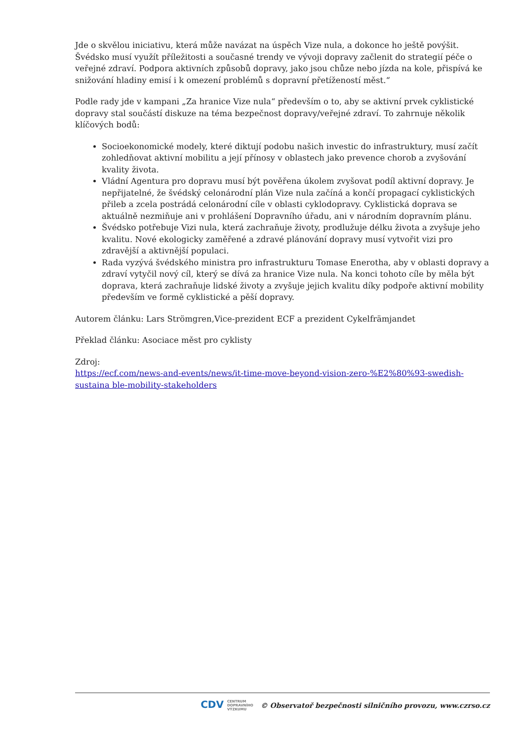Jde o skvělou iniciativu, která může navázat na úspěch Vize nula, a dokonce ho ještě povýšit. Švédsko musí využít příležitosti a současné trendy ve vývoji dopravy začlenit do strategií péče o veřejné zdraví. Podpora aktivních způsobů dopravy, jako jsou chůze nebo jízda na kole, přispívá ke snižování hladiny emisí i k omezení problémů s dopravní přetížeností měst.“
Podle rady jde v kampani „Za hranice Vize nula“ především o to, aby se aktivní prvek cyklistické dopravy stal součástí diskuze na téma bezpečnost dopravy/veřejné zdraví. To zahrnuje několik klíčových bodů:
Socioekonomické modely, které diktují podobu našich investic do infrastruktury, musí začít zohledňovat aktivní mobilitu a její přínosy v oblastech jako prevence chorob a zvyšování kvality života.
Vládní Agentura pro dopravu musí být pověřena úkolem zvyšovat podíl aktivní dopravy. Je nepřijatelné, že švédský celonárodní plán Vize nula začíná a končí propagací cyklistických přileb a zcela postrádá celonárodní cíle v oblasti cyklodopravy. Cyklistická doprava se aktuálně nezmiňuje ani v prohlášení Dopravního úřadu, ani v národním dopravním plánu.
Švédsko potřebuje Vizi nula, která zachraňuje životy, prodlužuje délku života a zvyšuje jeho kvalitu. Nové ekologicky zaměřené a zdravé plánování dopravy musí vytvořit vizi pro zdravější a aktivnější populaci.
Rada vyzývá švédského ministra pro infrastrukturu Tomase Enerotha, aby v oblasti dopravy a zdraví vytyčil nový cíl, který se dívá za hranice Vize nula. Na konci tohoto cíle by měla být doprava, která zachraňuje lidské životy a zvyšuje jejich kvalitu díky podpoře aktivní mobility především ve formě cyklistické a pěší dopravy.
Autorem článku: Lars Strömgren,Vice-prezident ECF a prezident Cykelfrämjandet
Překlad článku: Asociace měst pro cyklisty
Zdroj:
https://ecf.com/news-and-events/news/it-time-move-beyond-vision-zero-%E2%80%93-swedish-sustaina ble-mobility-stakeholders
CDV CENTRUM
DOPRAVNÍHO
VÝZKUMU © Observatoř bezpečnosti silničního provozu, www.czrso.cz